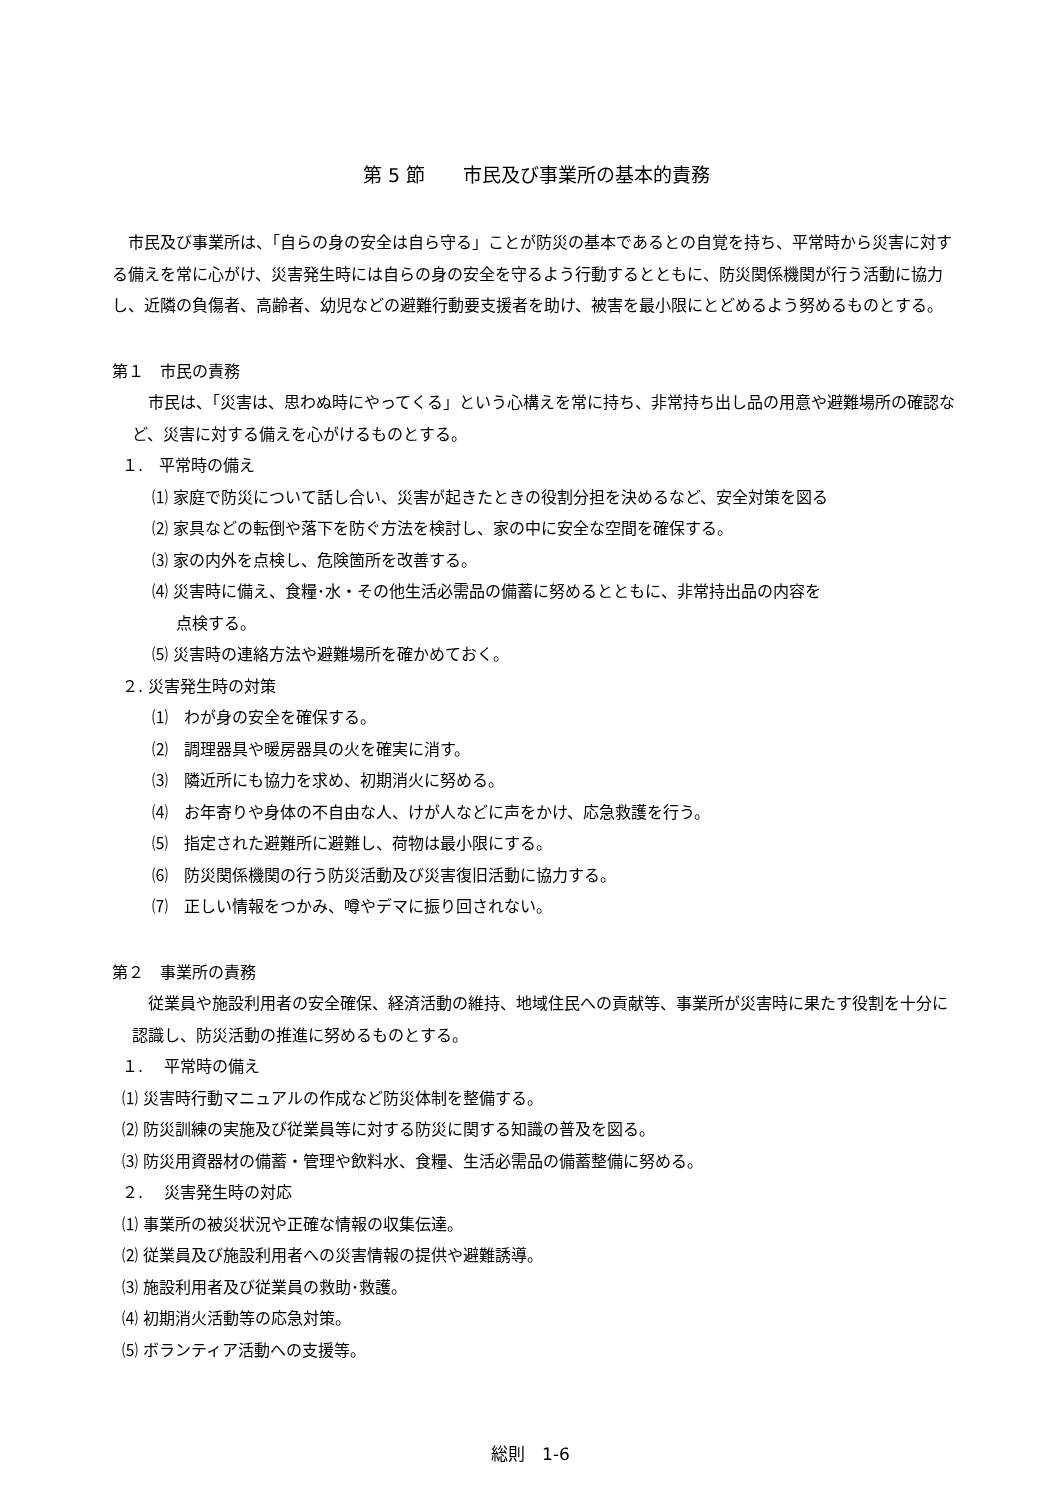第 5 節　　市民及び事業所の基本的責務
市民及び事業所は、「自らの身の安全は自ら守る」ことが防災の基本であるとの自覚を持ち、平常時から災害に対する備えを常に心がけ、災害発生時には自らの身の安全を守るよう行動するとともに、防災関係機関が行う活動に協力し、近隣の負傷者、高齢者、幼児などの避難行動要支援者を助け、被害を最小限にとどめるよう努めるものとする。
第１　市民の責務
市民は、「災害は、思わぬ時にやってくる」という心構えを常に持ち、非常持ち出し品の用意や避難場所の確認など、災害に対する備えを心がけるものとする。
１.　平常時の備え
⑴ 家庭で防災について話し合い、災害が起きたときの役割分担を決めるなど、安全対策を図る
⑵ 家具などの転倒や落下を防ぐ方法を検討し、家の中に安全な空間を確保する。
⑶ 家の内外を点検し、危険箇所を改善する。
⑷ 災害時に備え、食糧･水・その他生活必需品の備蓄に努めるとともに、非常持出品の内容を
点検する。
⑸ 災害時の連絡方法や避難場所を確かめておく。
２. 災害発生時の対策
⑴　わが身の安全を確保する。
⑵　調理器具や暖房器具の火を確実に消す。
⑶　隣近所にも協力を求め、初期消火に努める。
⑷　お年寄りや身体の不自由な人、けが人などに声をかけ、応急救護を行う。
⑸　指定された避難所に避難し、荷物は最小限にする。
⑹　防災関係機関の行う防災活動及び災害復旧活動に協力する。
⑺　正しい情報をつかみ、噂やデマに振り回されない。
第２　事業所の責務
従業員や施設利用者の安全確保、経済活動の維持、地域住民への貢献等、事業所が災害時に果たす役割を十分に認識し、防災活動の推進に努めるものとする。
１.　 平常時の備え
⑴ 災害時行動マニュアルの作成など防災体制を整備する。
⑵ 防災訓練の実施及び従業員等に対する防災に関する知識の普及を図る。
⑶ 防災用資器材の備蓄・管理や飲料水、食糧、生活必需品の備蓄整備に努める。
２.　 災害発生時の対応
⑴ 事業所の被災状況や正確な情報の収集伝達。
⑵ 従業員及び施設利用者への災害情報の提供や避難誘導。
⑶ 施設利用者及び従業員の救助･救護。
⑷ 初期消火活動等の応急対策。
⑸ ボランティア活動への支援等。
総則　1-6